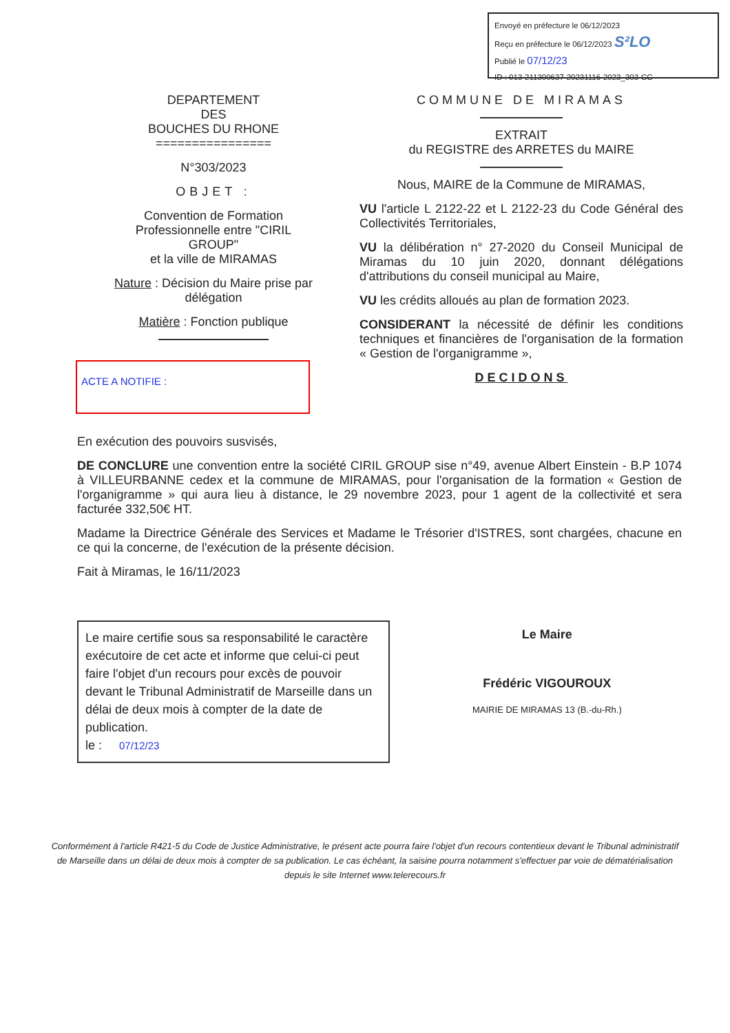Envoyé en préfecture le 06/12/2023
Reçu en préfecture le 06/12/2023 S²LO
Publié le 07/12/23
ID : 013-211300637-20231116-2023_303-CC
DEPARTEMENT
DES
BOUCHES DU RHONE
================
N°303/2023
OBJET :
Convention de Formation Professionnelle entre "CIRIL GROUP"
et la ville de MIRAMAS
Nature : Décision du Maire prise par délégation
Matière : Fonction publique
COMMUNE DE MIRAMAS
EXTRAIT
du REGISTRE des ARRETES du MAIRE
Nous, MAIRE de la Commune de MIRAMAS,
VU l'article L 2122-22 et L 2122-23 du Code Général des Collectivités Territoriales,
VU la délibération n° 27-2020 du Conseil Municipal de Miramas du 10 juin 2020, donnant délégations d'attributions du conseil municipal au Maire,
VU les crédits alloués au plan de formation 2023.
CONSIDERANT la nécessité de définir les conditions techniques et financières de l'organisation de la formation « Gestion de l'organigramme »,
DECIDONS
ACTE A NOTIFIE :
En exécution des pouvoirs susvisés,
DE CONCLURE une convention entre la société CIRIL GROUP sise n°49, avenue Albert Einstein - B.P 1074 à VILLEURBANNE cedex et la commune de MIRAMAS, pour l'organisation de la formation « Gestion de l'organigramme » qui aura lieu à distance, le 29 novembre 2023, pour 1 agent de la collectivité et sera facturée 332,50€ HT.
Madame la Directrice Générale des Services et Madame le Trésorier d'ISTRES, sont chargées, chacune en ce qui la concerne, de l'exécution de la présente décision.
Fait à Miramas, le 16/11/2023
Le maire certifie sous sa responsabilité le caractère exécutoire de cet acte et informe que celui-ci peut faire l'objet d'un recours pour excès de pouvoir devant le Tribunal Administratif de Marseille dans un délai de deux mois à compter de la date de publication.
le : 07/12/23
Le Maire
Frédéric VIGOUROUX
MAIRIE DE MIRAMAS 13 (B.-du-Rh.)
Conformément à l'article R421-5 du Code de Justice Administrative, le présent acte pourra faire l'objet d'un recours contentieux devant le Tribunal administratif de Marseille dans un délai de deux mois à compter de sa publication. Le cas échéant, la saisine pourra notamment s'effectuer par voie de dématérialisation depuis le site Internet www.telerecours.fr